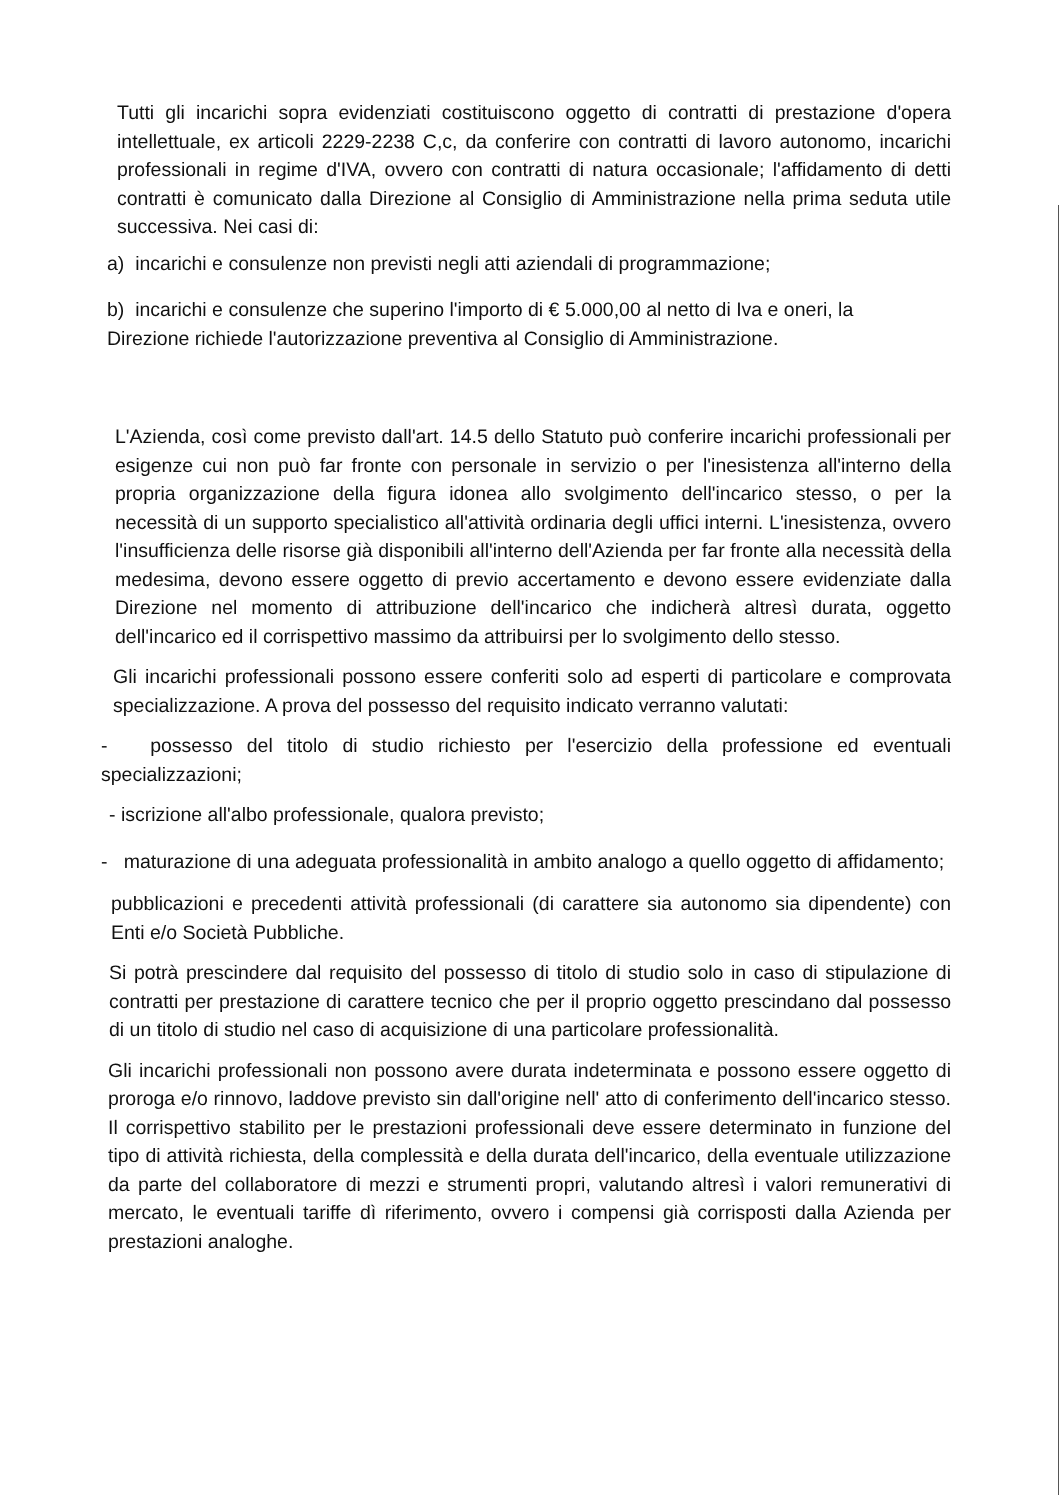Tutti gli incarichi sopra evidenziati costituiscono oggetto di contratti di prestazione d'opera intellettuale, ex articoli 2229-2238 C,c, da conferire con contratti di lavoro autonomo, incarichi professionali in regime d'IVA, ovvero con contratti di natura occasionale; l'affidamento di detti contratti è comunicato dalla Direzione al Consiglio di Amministrazione nella prima seduta utile successiva. Nei casi di:
a) incarichi e consulenze non previsti negli atti aziendali di programmazione;
b) incarichi e consulenze che superino l'importo di € 5.000,00 al netto di Iva e oneri, la Direzione richiede l'autorizzazione preventiva al Consiglio di Amministrazione.
L'Azienda, così come previsto dall'art. 14.5 dello Statuto può conferire incarichi professionali per esigenze cui non può far fronte con personale in servizio o per l'inesistenza all'interno della propria organizzazione della figura idonea allo svolgimento dell'incarico stesso, o per la necessità di un supporto specialistico all'attività ordinaria degli uffici interni. L'inesistenza, ovvero l'insufficienza delle risorse già disponibili all'interno dell'Azienda per far fronte alla necessità della medesima, devono essere oggetto di previo accertamento e devono essere evidenziate dalla Direzione nel momento di attribuzione dell'incarico che indicherà altresì durata, oggetto dell'incarico ed il corrispettivo massimo da attribuirsi per lo svolgimento dello stesso.
Gli incarichi professionali possono essere conferiti solo ad esperti di particolare e comprovata specializzazione. A prova del possesso del requisito indicato verranno valutati:
- possesso del titolo di studio richiesto per l'esercizio della professione ed eventuali specializzazioni;
- iscrizione all'albo professionale, qualora previsto;
- maturazione di una adeguata professionalità in ambito analogo a quello oggetto di affidamento;
pubblicazioni e precedenti attività professionali (di carattere sia autonomo sia dipendente) con Enti e/o Società Pubbliche.
Si potrà prescindere dal requisito del possesso di titolo di studio solo in caso di stipulazione di contratti per prestazione di carattere tecnico che per il proprio oggetto prescindano dal possesso di un titolo di studio nel caso di acquisizione di una particolare professionalità.
Gli incarichi professionali non possono avere durata indeterminata e possono essere oggetto di proroga e/o rinnovo, laddove previsto sin dall'origine nell' atto di conferimento dell'incarico stesso. Il corrispettivo stabilito per le prestazioni professionali deve essere determinato in funzione del tipo di attività richiesta, della complessità e della durata dell'incarico, della eventuale utilizzazione da parte del collaboratore di mezzi e strumenti propri, valutando altresì i valori remunerativi di mercato, le eventuali tariffe dì riferimento, ovvero i compensi già corrisposti dalla Azienda per prestazioni analoghe.